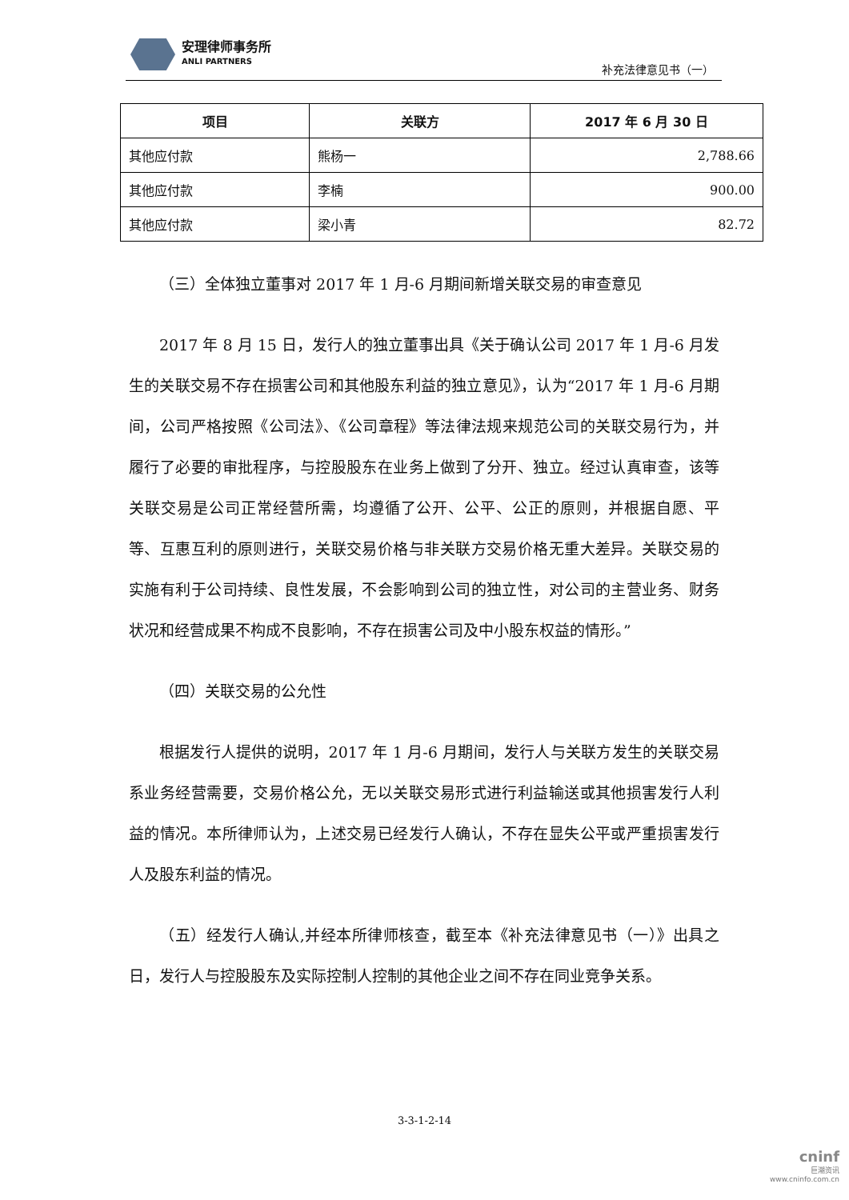安理律师事务所
ANLI PARTNERS
补充法律意见书（一）
| 项目 | 关联方 | 2017 年 6 月 30 日 |
| --- | --- | --- |
| 其他应付款 | 熊杨一 | 2,788.66 |
| 其他应付款 | 李楠 | 900.00 |
| 其他应付款 | 梁小青 | 82.72 |
（三）全体独立董事对 2017 年 1 月-6 月期间新增关联交易的审查意见
2017 年 8 月 15 日，发行人的独立董事出具《关于确认公司 2017 年 1 月-6 月发生的关联交易不存在损害公司和其他股东利益的独立意见》，认为“2017 年 1 月-6 月期间，公司严格按照《公司法》、《公司章程》等法律法规来规范公司的关联交易行为，并履行了必要的审批程序，与控股股东在业务上做到了分开、独立。经过认真审查，该等关联交易是公司正常经营所需，均遵循了公开、公平、公正的原则，并根据自愿、平等、互惠互利的原则进行，关联交易价格与非关联方交易价格无重大差异。关联交易的实施有利于公司持续、良性发展，不会影响到公司的独立性，对公司的主营业务、财务状况和经营成果不构成不良影响，不存在损害公司及中小股东权益的情形。”
（四）关联交易的公允性
根据发行人提供的说明，2017 年 1 月-6 月期间，发行人与关联方发生的关联交易系业务经营需要，交易价格公允，无以关联交易形式进行利益输送或其他损害发行人利益的情况。本所律师认为，上述交易已经发行人确认，不存在显失公平或严重损害发行人及股东利益的情况。
（五）经发行人确认,并经本所律师核查，截至本《补充法律意见书（一）》出具之日，发行人与控股股东及实际控制人控制的其他企业之间不存在同业竞争关系。
3-3-1-2-14
cninf
巨潮资讯
www.cninfo.com.cn